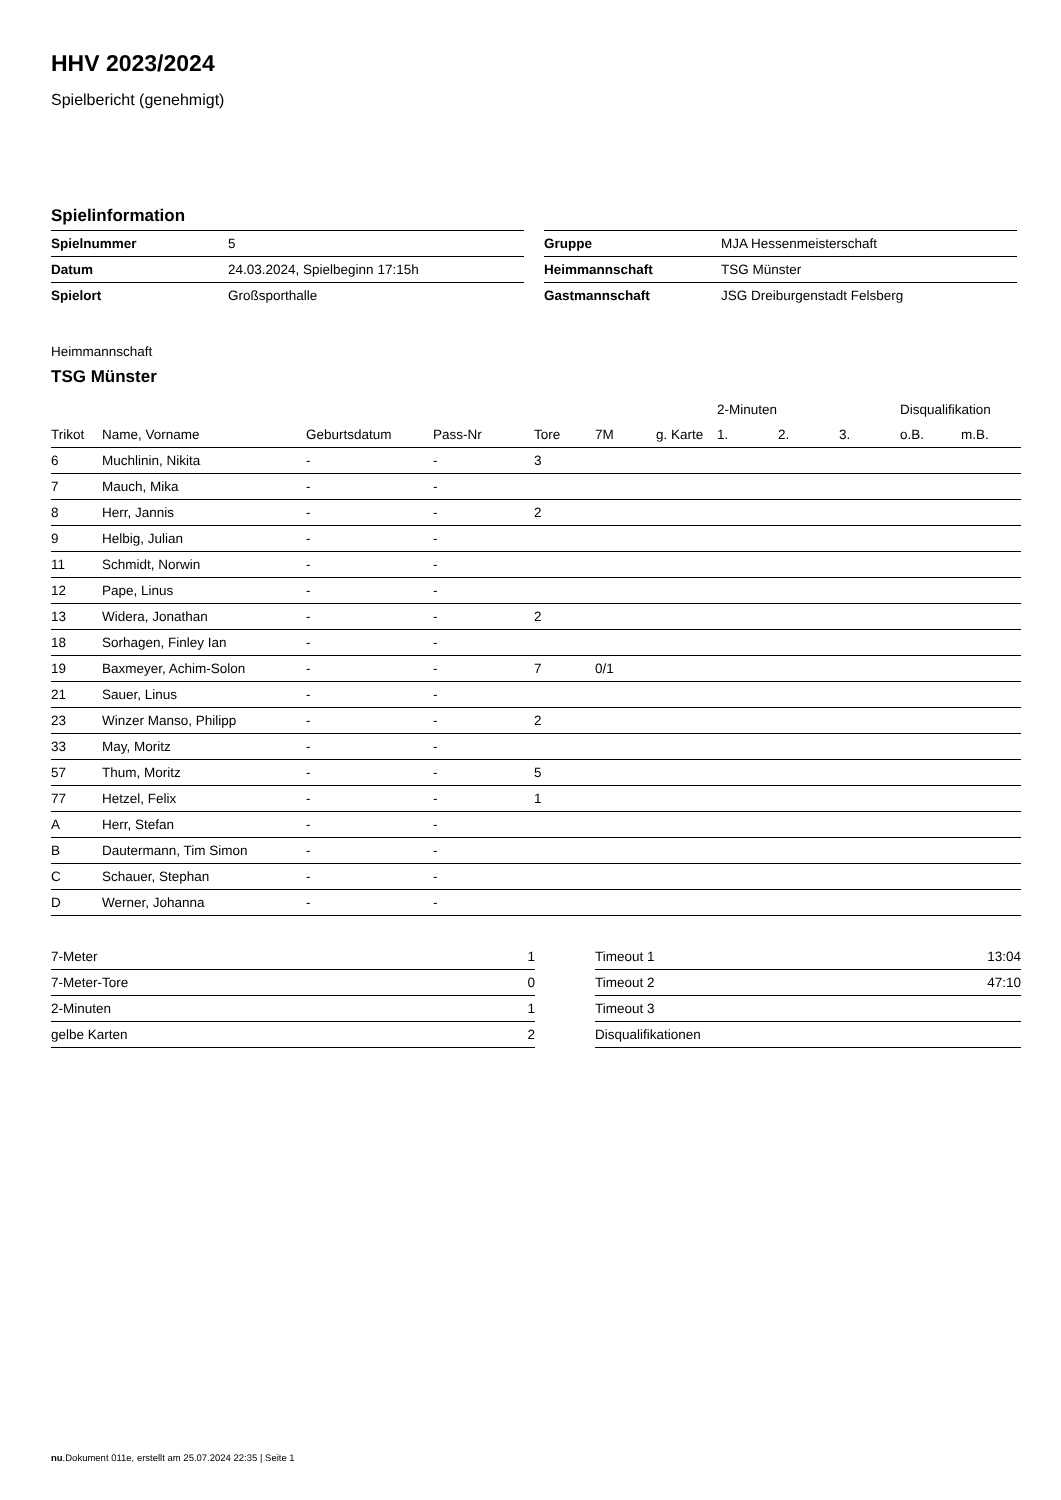HHV 2023/2024
Spielbericht (genehmigt)
Spielinformation
| Spielnummer | 5 |
| Datum | 24.03.2024, Spielbeginn 17:15h |
| Spielort | Großsporthalle |
| Gruppe | MJA Hessenmeisterschaft |
| Heimmannschaft | TSG Münster |
| Gastmannschaft | JSG Dreiburgenstadt Felsberg |
Heimmannschaft
TSG Münster
| | | | | | | | 2-Minuten | | | Disqualifikation | |
| --- | --- | --- | --- | --- | --- | --- | --- | --- | --- | --- | --- |
| Trikot | Name, Vorname | Geburtsdatum | Pass-Nr | Tore | 7M | g. Karte | 1. | 2. | 3. | o.B. | m.B. |
| 6 | Muchlinin, Nikita | - | - | 3 | | | | | | | |
| 7 | Mauch, Mika | - | - | | | | | | | | |
| 8 | Herr, Jannis | - | - | 2 | | | | | | | |
| 9 | Helbig, Julian | - | - | | | | | | | | |
| 11 | Schmidt, Norwin | - | - | | | | | | | | |
| 12 | Pape, Linus | - | - | | | | | | | | |
| 13 | Widera, Jonathan | - | - | 2 | | | | | | | |
| 18 | Sorhagen, Finley Ian | - | - | | | | | | | | |
| 19 | Baxmeyer, Achim-Solon | - | - | 7 | 0/1 | | | | | | |
| 21 | Sauer, Linus | - | - | | | | | | | | |
| 23 | Winzer Manso, Philipp | - | - | 2 | | | | | | | |
| 33 | May, Moritz | - | - | | | | | | | | |
| 57 | Thum, Moritz | - | - | 5 | | | | | | | |
| 77 | Hetzel, Felix | - | - | 1 | | | | | | | |
| A | Herr, Stefan | - | - | | | | | | | | |
| B | Dautermann, Tim Simon | - | - | | | | | | | | |
| C | Schauer, Stephan | - | - | | | | | | | | |
| D | Werner, Johanna | - | - | | | | | | | | |
| 7-Meter | 1 |
| 7-Meter-Tore | 0 |
| 2-Minuten | 1 |
| gelbe Karten | 2 |
| Timeout 1 | 13:04 |
| Timeout 2 | 47:10 |
| Timeout 3 | |
| Disqualifikationen | |
nu.Dokument 011e, erstellt am 25.07.2024 22:35 | Seite 1